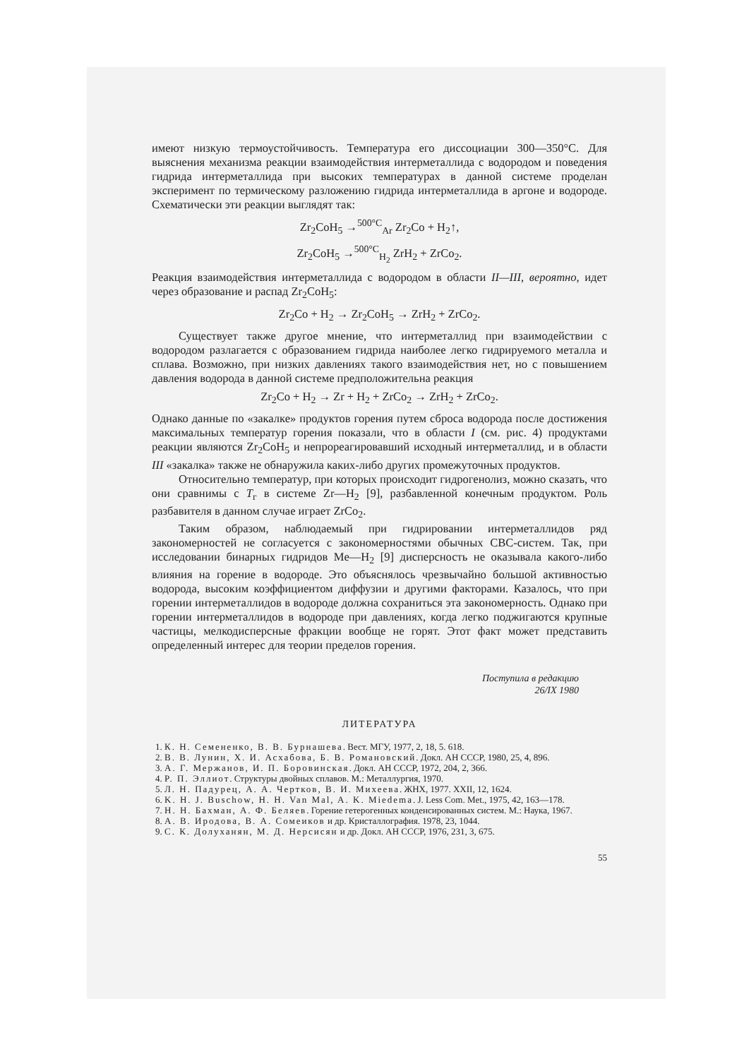имеют низкую термоустойчивость. Температура его диссоциации 300—350°С. Для выяснения механизма реакции взаимодействия интерметаллида с водородом и поведения гидрида интерметаллида при высоких температурах в данной системе проделан эксперимент по термическому разложению гидрида интерметаллида в аргоне и водороде. Схематически эти реакции выглядят так:
Zr<sub>2</sub>CoH<sub>5</sub> →<sup>500°C</sup><sub>Ar</sub> Zr<sub>2</sub>Co + H<sub>2</sub>↑,
Zr<sub>2</sub>CoH<sub>5</sub> →<sup>500°C</sup><sub>H<sub>2</sub></sub> ZrH<sub>2</sub> + ZrCo<sub>2</sub>.
Реакция взаимодействия интерметаллида с водородом в области II—III, вероятно, идет через образование и распад Zr<sub>2</sub>CoH<sub>5</sub>:
Zr<sub>2</sub>Co + H<sub>2</sub> → Zr<sub>2</sub>CoH<sub>5</sub> → ZrH<sub>2</sub> + ZrCo<sub>2</sub>.
Существует также другое мнение, что интерметаллид при взаимодействии с водородом разлагается с образованием гидрида наиболее легко гидрируемого металла и сплава. Возможно, при низких давлениях такого взаимодействия нет, но с повышением давления водорода в данной системе предположительна реакция
Zr<sub>2</sub>Co + H<sub>2</sub> → Zr + H<sub>2</sub> + ZrCo<sub>2</sub> → ZrH<sub>2</sub> + ZrCo<sub>2</sub>.
Однако данные по «закалке» продуктов горения путем сброса водорода после достижения максимальных температур горения показали, что в области I (см. рис. 4) продуктами реакции являются Zr<sub>2</sub>CoH<sub>5</sub> и непрореагировавший исходный интерметаллид, и в области III «закалка» также не обнаружила каких-либо других промежуточных продуктов.
Относительно температур, при которых происходит гидрогенолиз, можно сказать, что они сравнимы с T<sub>г</sub> в системе Zr—H<sub>2</sub> [9], разбавленной конечным продуктом. Роль разбавителя в данном случае играет ZrCo<sub>2</sub>.
Таким образом, наблюдаемый при гидрировании интерметаллидов ряд закономерностей не согласуется с закономерностями обычных СВС-систем. Так, при исследовании бинарных гидридов Me—H<sub>2</sub> [9] дисперсность не оказывала какого-либо влияния на горение в водороде. Это объяснялось чрезвычайно большой активностью водорода, высоким коэффициентом диффузии и другими факторами. Казалось, что при горении интерметаллидов в водороде должна сохраниться эта закономерность. Однако при горении интерметаллидов в водороде при давлениях, когда легко поджигаются крупные частицы, мелкодисперсные фракции вообще не горят. Этот факт может представить определенный интерес для теории пределов горения.
Поступила в редакцию
26/IX 1980
ЛИТЕРАТУРА
1. К. Н. Семененко, В. В. Бурнашева. Вест. МГУ, 1977, 2, 18, 5. 618.
2. В. В. Лунин, Х. И. Асхабова, Б. В. Романовский. Докл. АН СССР, 1980, 25, 4, 896.
3. А. Г. Мержанов, И. П. Боровинская. Докл. АН СССР, 1972, 204, 2, 366.
4. Р. П. Эллиот. Структуры двойных сплавов. М.: Металлургия, 1970.
5. Л. Н. Падурец, А. А. Чертков, В. И. Михеева. ЖНХ, 1977. XXII, 12, 1624.
6. K. H. J. Buschow, H. H. Van Mal, A. K. Miedema. J. Less Com. Met., 1975, 42, 163—178.
7. Н. Н. Бахман, А. Ф. Беляев. Горение гетерогенных конденсированных систем. М.: Наука, 1967.
8. А. В. Иродова, В. А. Сомеиков и др. Кристаллография. 1978, 23, 1044.
9. С. К. Долуханян, М. Д. Нерсисян и др. Докл. АН СССР, 1976, 231, 3, 675.
55